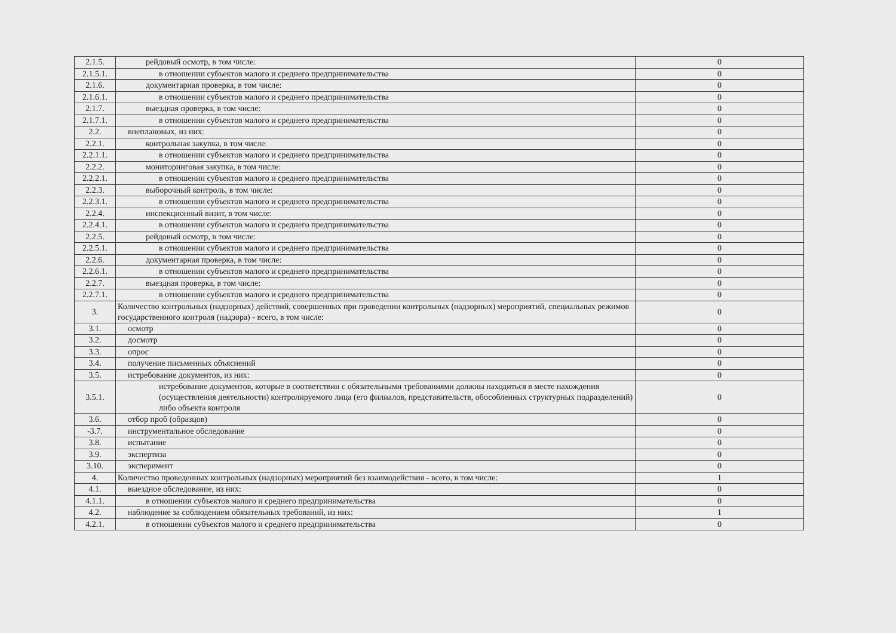| 2.1.5. | рейдовый осмотр, в том числе: | 0 |
| 2.1.5.1. | в отношении субъектов малого и среднего предпринимательства | 0 |
| 2.1.6. | документарная проверка, в том числе: | 0 |
| 2.1.6.1. | в отношении субъектов малого и среднего предпринимательства | 0 |
| 2.1.7. | выездная проверка, в том числе: | 0 |
| 2.1.7.1. | в отношении субъектов малого и среднего предпринимательства | 0 |
| 2.2. | внеплановых, из них: | 0 |
| 2.2.1. | контрольная закупка, в том числе: | 0 |
| 2.2.1.1. | в отношении субъектов малого и среднего предпринимательства | 0 |
| 2.2.2. | мониторинговая закупка, в том числе: | 0 |
| 2.2.2.1. | в отношении субъектов малого и среднего предпринимательства | 0 |
| 2.2.3. | выборочный контроль, в том числе: | 0 |
| 2.2.3.1. | в отношении субъектов малого и среднего предпринимательства | 0 |
| 2.2.4. | инспекционный визит, в том числе: | 0 |
| 2.2.4.1. | в отношении субъектов малого и среднего предпринимательства | 0 |
| 2.2.5. | рейдовый осмотр, в том числе: | 0 |
| 2.2.5.1. | в отношении субъектов малого и среднего предпринимательства | 0 |
| 2.2.6. | документарная проверка, в том числе: | 0 |
| 2.2.6.1. | в отношении субъектов малого и среднего предпринимательства | 0 |
| 2.2.7. | выездная проверка, в том числе: | 0 |
| 2.2.7.1. | в отношении субъектов малого и среднего предпринимательства | 0 |
| 3. | Количество контрольных (надзорных) действий, совершенных при проведении контрольных (надзорных) мероприятий, специальных режимов государственного контроля (надзора) - всего, в том числе: | 0 |
| 3.1. | осмотр | 0 |
| 3.2. | досмотр | 0 |
| 3.3. | опрос | 0 |
| 3.4. | получение письменных объяснений | 0 |
| 3.5. | истребование документов, из них: | 0 |
| 3.5.1. | истребование документов, которые в соответствии с обязательными требованиями должны находиться в месте нахождения (осуществления деятельности) контролируемого лица (его филиалов, представительств, обособленных структурных подразделений) либо объекта контроля | 0 |
| 3.6. | отбор проб (образцов) | 0 |
| -3.7. | инструментальное обследование | 0 |
| 3.8. | испытание | 0 |
| 3.9. | экспертиза | 0 |
| 3.10. | эксперимент | 0 |
| 4. | Количество проведенных контрольных (надзорных) мероприятий без взаимодействия - всего, в том числе: | 1 |
| 4.1. | выездное обследование, из них: | 0 |
| 4.1.1. | в отношении субъектов малого и среднего предпринимательства | 0 |
| 4.2. | наблюдение за соблюдением обязательных требований, из них: | 1 |
| 4.2.1. | в отношении субъектов малого и среднего предпринимательства | 0 |